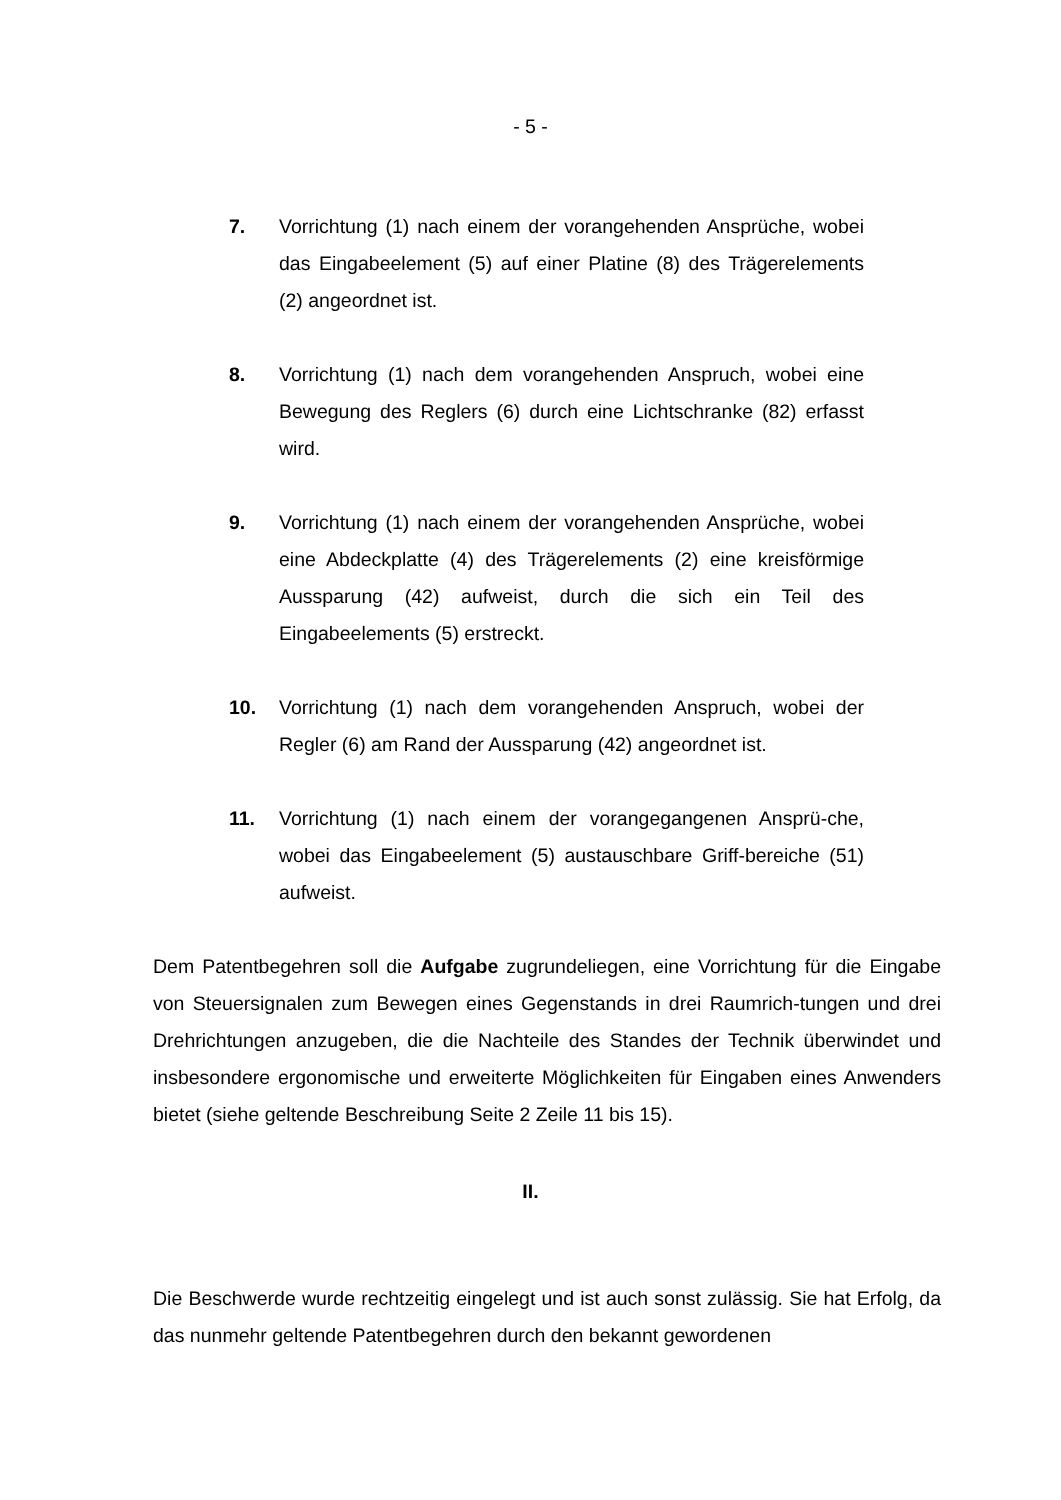- 5 -
7. Vorrichtung (1) nach einem der vorangehenden Ansprüche, wobei das Eingabeelement (5) auf einer Platine (8) des Trägerelements (2) angeordnet ist.
8. Vorrichtung (1) nach dem vorangehenden Anspruch, wobei eine Bewegung des Reglers (6) durch eine Lichtschranke (82) erfasst wird.
9. Vorrichtung (1) nach einem der vorangehenden Ansprüche, wobei eine Abdeckplatte (4) des Trägerelements (2) eine kreisförmige Aussparung (42) aufweist, durch die sich ein Teil des Eingabeelements (5) erstreckt.
10. Vorrichtung (1) nach dem vorangehenden Anspruch, wobei der Regler (6) am Rand der Aussparung (42) angeordnet ist.
11. Vorrichtung (1) nach einem der vorangegangenen Ansprü-che, wobei das Eingabeelement (5) austauschbare Griff-bereiche (51) aufweist.
Dem Patentbegehren soll die Aufgabe zugrundeliegen, eine Vorrichtung für die Eingabe von Steuersignalen zum Bewegen eines Gegenstands in drei Raumrich-tungen und drei Drehrichtungen anzugeben, die die Nachteile des Standes der Technik überwindet und insbesondere ergonomische und erweiterte Möglichkeiten für Eingaben eines Anwenders bietet (siehe geltende Beschreibung Seite 2 Zeile 11 bis 15).
II.
Die Beschwerde wurde rechtzeitig eingelegt und ist auch sonst zulässig. Sie hat Erfolg, da das nunmehr geltende Patentbegehren durch den bekannt gewordenen